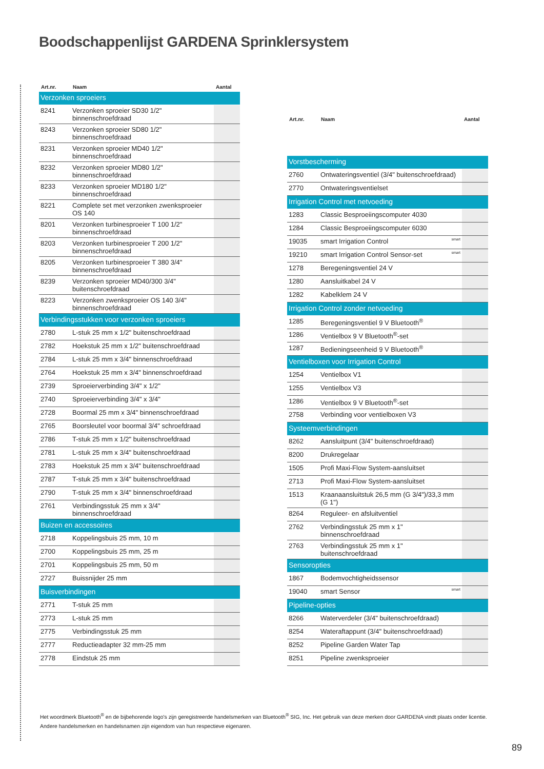Boodschappenlijst GARDENA Sprinklersystem
| Art.nr. | Naam | Aantal |
| --- | --- | --- |
| Verzonken sproeiers | | |
| 8241 | Verzonken sproeier SD30 1/2" binnenschroefdraad | |
| 8243 | Verzonken sproeier SD80 1/2" binnenschroefdraad | |
| 8231 | Verzonken sproeier MD40 1/2" binnenschroefdraad | |
| 8232 | Verzonken sproeier MD80 1/2" binnenschroefdraad | |
| 8233 | Verzonken sproeier MD180 1/2" binnenschroefdraad | |
| 8221 | Complete set met verzonken zwenksproeier OS 140 | |
| 8201 | Verzonken turbinesproeier T 100 1/2" binnenschroefdraad | |
| 8203 | Verzonken turbinesproeier T 200 1/2" binnenschroefdraad | |
| 8205 | Verzonken turbinesproeier T 380 3/4" binnenschroefdraad | |
| 8239 | Verzonken sproeier MD40/300 3/4" buitenschroefdraad | |
| 8223 | Verzonken zwenksproeier OS 140 3/4" binnenschroefdraad | |
| Verbindingsstukken voor verzonken sproeiers | | |
| 2780 | L-stuk 25 mm x 1/2" buitenschroefdraad | |
| 2782 | Hoekstuk 25 mm x 1/2" buitenschroefdraad | |
| 2784 | L-stuk 25 mm x 3/4" binnenschroefdraad | |
| 2764 | Hoekstuk 25 mm x 3/4" binnenschroefdraad | |
| 2739 | Sproeierverbinding 3/4" x 1/2" | |
| 2740 | Sproeierverbinding 3/4" x 3/4" | |
| 2728 | Boormal 25 mm x 3/4" binnenschroefdraad | |
| 2765 | Boorsleutel voor boormal 3/4" schroefdraad | |
| 2786 | T-stuk 25 mm x 1/2" buitenschroefdraad | |
| 2781 | L-stuk 25 mm x 3/4" buitenschroefdraad | |
| 2783 | Hoekstuk 25 mm x 3/4" buitenschroefdraad | |
| 2787 | T-stuk 25 mm x 3/4" buitenschroefdraad | |
| 2790 | T-stuk 25 mm x 3/4" binnenschroefdraad | |
| 2761 | Verbindingsstuk 25 mm x 3/4" binnenschroefdraad | |
| Buizen en accessoires | | |
| 2718 | Koppelingsbuis 25 mm, 10 m | |
| 2700 | Koppelingsbuis 25 mm, 25 m | |
| 2701 | Koppelingsbuis 25 mm, 50 m | |
| 2727 | Buissnijder 25 mm | |
| Buisverbindingen | | |
| 2771 | T-stuk 25 mm | |
| 2773 | L-stuk 25 mm | |
| 2775 | Verbindingsstuk 25 mm | |
| 2777 | Reductieadapter 32 mm-25 mm | |
| 2778 | Eindstuk 25 mm | |
| Art.nr. | Naam | Aantal |
| --- | --- | --- |
| Vorstbescherming | | |
| 2760 | Ontwateringsventiel (3/4" buitenschroefdraad) | |
| 2770 | Ontwateringsventielset | |
| Irrigation Control met netvoeding | | |
| 1283 | Classic Besproeiingscomputer 4030 | |
| 1284 | Classic Besproeiingscomputer 6030 | |
| 19035 | smart Irrigation Control smart | |
| 19210 | smart Irrigation Control Sensor-set smart | |
| 1278 | Beregeningsventiel 24 V | |
| 1280 | Aansluitkabel 24 V | |
| 1282 | Kabelklem 24 V | |
| Irrigation Control zonder netvoeding | | |
| 1285 | Beregeningsventiel 9 V Bluetooth<sup>®</sup> | |
| 1286 | Ventielbox 9 V Bluetooth<sup>®</sup>-set | |
| 1287 | Bedieningseenheid 9 V Bluetooth<sup>®</sup> | |
| Ventielboxen voor Irrigation Control | | |
| 1254 | Ventielbox V1 | |
| 1255 | Ventielbox V3 | |
| 1286 | Ventielbox 9 V Bluetooth<sup>®</sup>-set | |
| 2758 | Verbinding voor ventielboxen V3 | |
| Systeemverbindingen | | |
| 8262 | Aansluitpunt (3/4" buitenschroefdraad) | |
| 8200 | Drukregelaar | |
| 1505 | Profi Maxi-Flow System-aansluitset | |
| 2713 | Profi Maxi-Flow System-aansluitset | |
| 1513 | Kraanaansluitstuk 26,5 mm (G 3/4")/33,3 mm (G 1") | |
| 8264 | Reguleer- en afsluitventiel | |
| 2762 | Verbindingsstuk 25 mm x 1" binnenschroefdraad | |
| 2763 | Verbindingsstuk 25 mm x 1" buitenschroefdraad | |
| Sensoropties | | |
| 1867 | Bodemvochtigheidssensor | |
| 19040 | smart Sensor smart | |
| Pipeline-opties | | |
| 8266 | Waterverdeler (3/4" buitenschroefdraad) | |
| 8254 | Wateraftappunt (3/4" buitenschroefdraad) | |
| 8252 | Pipeline Garden Water Tap | |
| 8251 | Pipeline zwenksproeier | |
Het woordmerk Bluetooth<sup>®</sup> en de bijbehorende logo's zijn geregistreerde handelsmerken van Bluetooth<sup>®</sup> SIG, Inc. Het gebruik van deze merken door GARDENA vindt plaats onder licentie.
Andere handelsmerken en handelsnamen zijn eigendom van hun respectieve eigenaren.
89